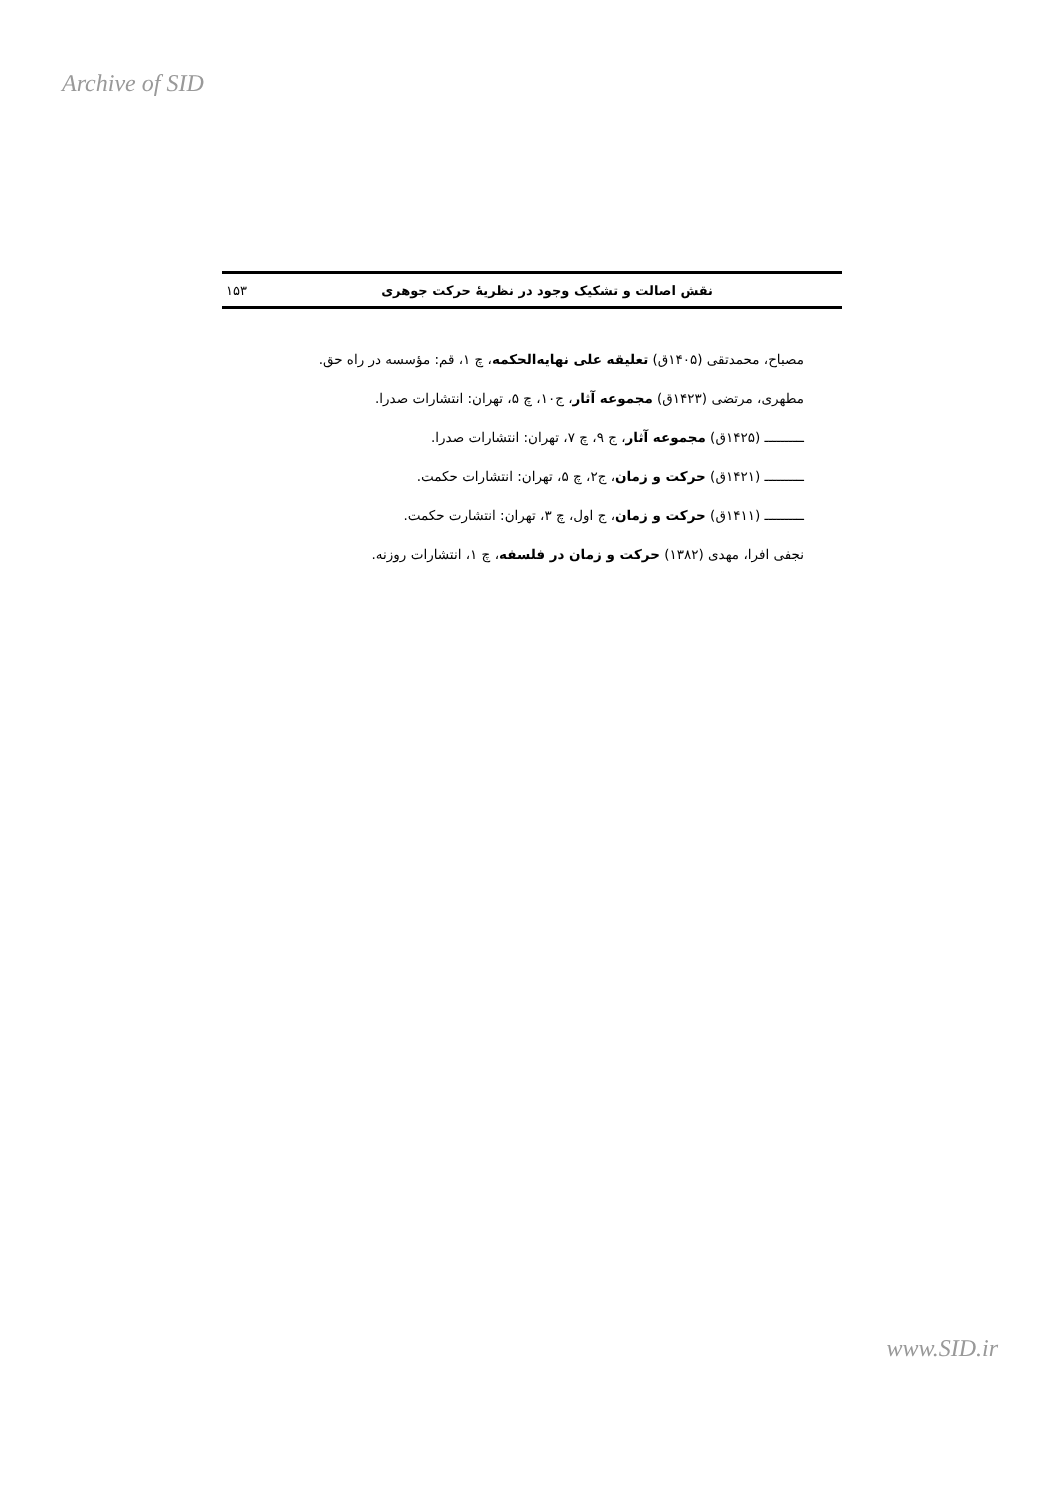Archive of SID
نقش اصالت و تشکیک وجود در نظریهٔ حرکت جوهری ۱۵۳
مصباح، محمدتقی (۱۴۰۵ق) تعلیقه علی نهایه‌الحکمه، چ ۱، قم: مؤسسه در راه حق.
مطهری، مرتضی (۱۴۲۳ق) مجموعه آثار، ج۱۰، چ ۵، تهران: انتشارات صدرا.
ــــــــــ (۱۴۲۵ق) مجموعه آثار، ج ۹، چ ۷، تهران: انتشارات صدرا.
ــــــــــ (۱۴۲۱ق) حرکت و زمان، ج۲، چ ۵، تهران: انتشارات حکمت.
ــــــــــ (۱۴۱۱ق) حرکت و زمان، ج اول، چ ۳، تهران: انتشارت حکمت.
نجفی افرا، مهدی (۱۳۸۲) حرکت و زمان در فلسفه، چ ۱، انتشارات روزنه.
www.SID.ir